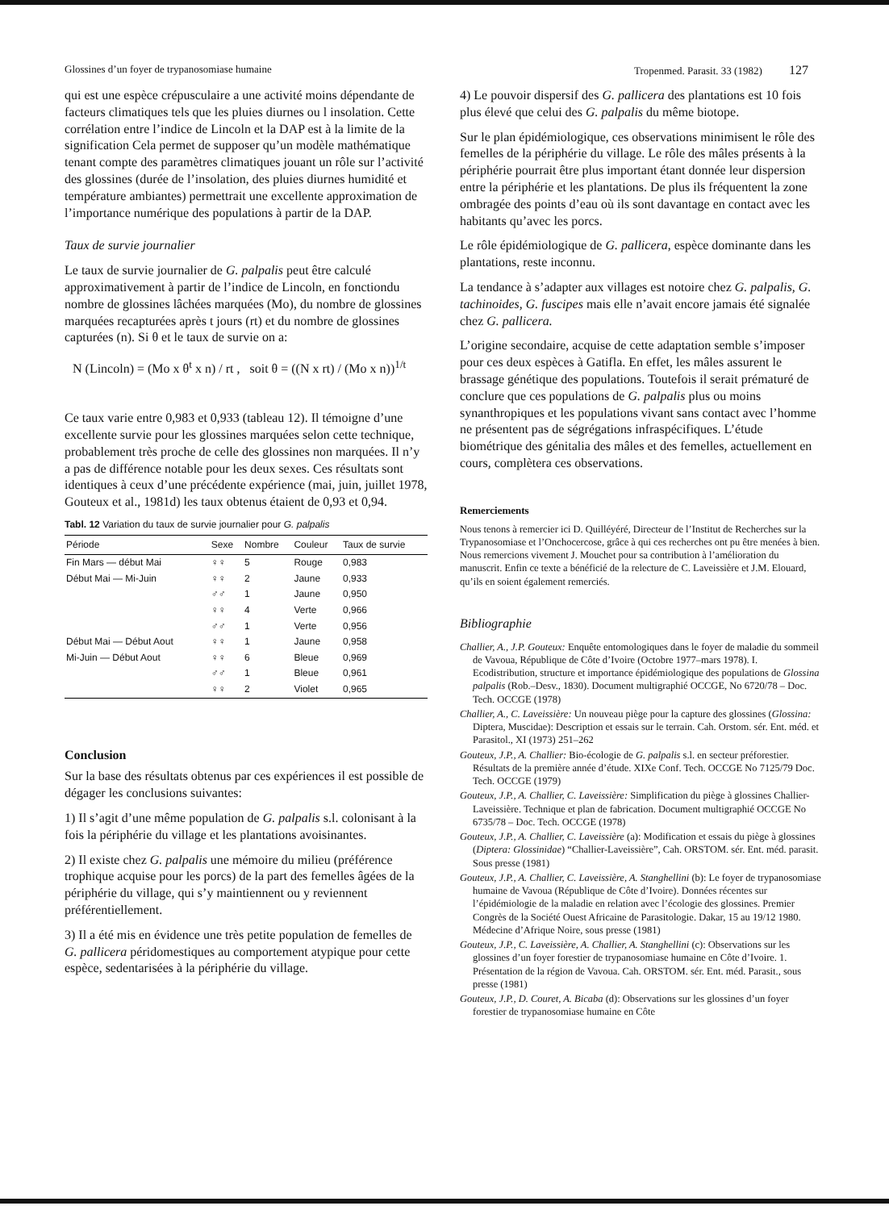Glossines d’un foyer de trypanosomiase humaine Tropenmed. Parasit. 33 (1982) 127
qui est une espèce crépusculaire a une activité moins dépendante de facteurs climatiques tels que les pluies diurnes ou l insolation. Cette corrélation entre l’indice de Lincoln et la DAP est à la limite de la signification Cela permet de supposer qu’un modèle mathématique tenant compte des paramètres climatiques jouant un rôle sur l’activité des glossines (durée de l’insolation, des pluies diurnes humidité et température ambiantes) permettrait une excellente approximation de l’importance numérique des populations à partir de la DAP.
Taux de survie journalier
Le taux de survie journalier de G. palpalis peut être calculé approximativement à partir de l’indice de Lincoln, en fonctiondu nombre de glossines lâchées marquées (Mo), du nombre de glossines marquées recapturées après t jours (rt) et du nombre de glossines capturées (n). Si θ et le taux de survie on a:
N (Lincoln) = (Mo x θ<sup>t</sup> x n) / rt , soit θ = ((N x rt) / (Mo x n))<sup>1/t</sup>
Ce taux varie entre 0,983 et 0,933 (tableau 12). Il témoigne d’une excellente survie pour les glossines marquées selon cette technique, probablement très proche de celle des glossines non marquées. Il n’y a pas de différence notable pour les deux sexes. Ces résultats sont identiques à ceux d’une précédente expérience (mai, juin, juillet 1978, Gouteux et al., 1981d) les taux obtenus étaient de 0,93 et 0,94.
Tabl. 12 Variation du taux de survie journalier pour G. palpalis
| Période | Sexe | Nombre | Couleur | Taux de survie |
| --- | --- | --- | --- | --- |
| Fin Mars — début Mai | ♀♀ | 5 | Rouge | 0,983 |
| Début Mai — Mi-Juin | ♀♀ | 2 | Jaune | 0,933 |
| | ♂♂ | 1 | Jaune | 0,950 |
| | ♀♀ | 4 | Verte | 0,966 |
| | ♂♂ | 1 | Verte | 0,956 |
| Début Mai — Début Aout | ♀♀ | 1 | Jaune | 0,958 |
| Mi-Juin — Début Aout | ♀♀ | 6 | Bleue | 0,969 |
| | ♂♂ | 1 | Bleue | 0,961 |
| | ♀♀ | 2 | Violet | 0,965 |
Conclusion
Sur la base des résultats obtenus par ces expériences il est possible de dégager les conclusions suivantes:
1) Il s’agit d’une même population de G. palpalis s.l. colonisant à la fois la périphérie du village et les plantations avoisinantes.
2) Il existe chez G. palpalis une mémoire du milieu (préférence trophique acquise pour les porcs) de la part des femelles âgées de la périphérie du village, qui s’y maintiennent ou y reviennent préférentiellement.
3) Il a été mis en évidence une très petite population de femelles de G. pallicera péridomestiques au comportement atypique pour cette espèce, sedentarisées à la périphérie du village.
4) Le pouvoir dispersif des G. pallicera des plantations est 10 fois plus élevé que celui des G. palpalis du même biotope.
Sur le plan épidémiologique, ces observations minimisent le rôle des femelles de la périphérie du village. Le rôle des mâles présents à la périphérie pourrait être plus important étant donnée leur dispersion entre la périphérie et les plantations. De plus ils fréquentent la zone ombragée des points d’eau où ils sont davantage en contact avec les habitants qu’avec les porcs.
Le rôle épidémiologique de G. pallicera, espèce dominante dans les plantations, reste inconnu.
La tendance à s’adapter aux villages est notoire chez G. palpalis, G. tachinoides, G. fuscipes mais elle n’avait encore jamais été signalée chez G. pallicera.
L’origine secondaire, acquise de cette adaptation semble s’imposer pour ces deux espèces à Gatifla. En effet, les mâles assurent le brassage génétique des populations. Toutefois il serait prématuré de conclure que ces populations de G. palpalis plus ou moins synanthropiques et les populations vivant sans contact avec l’homme ne présentent pas de ségrégations infraspécifiques. L’étude biométrique des génitalia des mâles et des femelles, actuellement en cours, complètera ces observations.
Remerciements
Nous tenons à remercier ici D. Quilléyéré, Directeur de l’Institut de Recherches sur la Trypanosomiase et l’Onchocercose, grâce à qui ces recherches ont pu être menées à bien. Nous remercions vivement J. Mouchet pour sa contribution à l’amélioration du manuscrit. Enfin ce texte a bénéficié de la relecture de C. Laveissière et J.M. Elouard, qu’ils en soient également remerciés.
Bibliographie
Challier, A., J.P. Gouteux: Enquête entomologiques dans le foyer de maladie du sommeil de Vavoua, République de Côte d’Ivoire (Octobre 1977–mars 1978). I. Ecodistribution, structure et importance épidémiologique des populations de Glossina palpalis (Rob.–Desv., 1830). Document multigraphié OCCGE, No 6720/78 – Doc. Tech. OCCGE (1978)
Challier, A., C. Laveissière: Un nouveau piège pour la capture des glossines (Glossina: Diptera, Muscidae): Description et essais sur le terrain. Cah. Orstom. sér. Ent. méd. et Parasitol., XI (1973) 251–262
Gouteux, J.P., A. Challier: Bio-écologie de G. palpalis s.l. en secteur préforestier. Résultats de la première année d’étude. XIXe Conf. Tech. OCCGE No 7125/79 Doc. Tech. OCCGE (1979)
Gouteux, J.P., A. Challier, C. Laveissière: Simplification du piège à glossines Challier-Laveissière. Technique et plan de fabrication. Document multigraphié OCCGE No 6735/78 – Doc. Tech. OCCGE (1978)
Gouteux, J.P., A. Challier, C. Laveissière (a): Modification et essais du piège à glossines (Diptera: Glossinidae) “Challier-Laveissière”, Cah. ORSTOM. sér. Ent. méd. parasit. Sous presse (1981)
Gouteux, J.P., A. Challier, C. Laveissière, A. Stanghellini (b): Le foyer de trypanosomiase humaine de Vavoua (République de Côte d’Ivoire). Données récentes sur l’épidémiologie de la maladie en relation avec l’écologie des glossines. Premier Congrès de la Société Ouest Africaine de Parasitologie. Dakar, 15 au 19/12 1980. Médecine d’Afrique Noire, sous presse (1981)
Gouteux, J.P., C. Laveissière, A. Challier, A. Stanghellini (c): Observations sur les glossines d’un foyer forestier de trypanosomiase humaine en Côte d’Ivoire. 1. Présentation de la région de Vavoua. Cah. ORSTOM. sér. Ent. méd. Parasit., sous presse (1981)
Gouteux, J.P., D. Couret, A. Bicaba (d): Observations sur les glossines d’un foyer forestier de trypanosomiase humaine en Côte